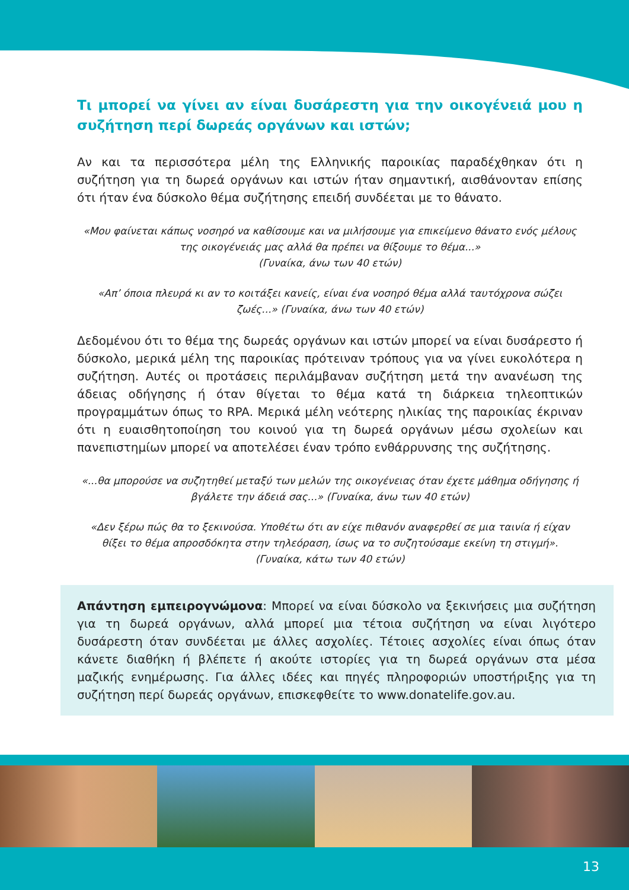Τι μπορεί να γίνει αν είναι δυσάρεστη για την οικογένειά μου η συζήτηση περί δωρεάς οργάνων και ιστών;
Αν και τα περισσότερα μέλη της Ελληνικής παροικίας παραδέχθηκαν ότι η συζήτηση για τη δωρεά οργάνων και ιστών ήταν σημαντική, αισθάνονταν επίσης ότι ήταν ένα δύσκολο θέμα συζήτησης επειδή συνδέεται με το θάνατο.
«Μου φαίνεται κάπως νοσηρό να καθίσουμε και να μιλήσουμε για επικείμενο θάνατο ενός μέλους της οικογένειάς μας αλλά θα πρέπει να θίξουμε το θέμα...»
(Γυναίκα, άνω των 40 ετών)
«Απ’ όποια πλευρά κι αν το κοιτάξει κανείς, είναι ένα νοσηρό θέμα αλλά ταυτόχρονα σώζει ζωές...» (Γυναίκα, άνω των 40 ετών)
Δεδομένου ότι το θέμα της δωρεάς οργάνων και ιστών μπορεί να είναι δυσάρεστο ή δύσκολο, μερικά μέλη της παροικίας πρότειναν τρόπους για να γίνει ευκολότερα η συζήτηση. Αυτές οι προτάσεις περιλάμβαναν συζήτηση μετά την ανανέωση της άδειας οδήγησης ή όταν θίγεται το θέμα κατά τη διάρκεια τηλεοπτικών προγραμμάτων όπως το RPA. Μερικά μέλη νεότερης ηλικίας της παροικίας έκριναν ότι η ευαισθητοποίηση του κοινού για τη δωρεά οργάνων μέσω σχολείων και πανεπιστημίων μπορεί να αποτελέσει έναν τρόπο ενθάρρυνσης της συζήτησης.
«...θα μπορούσε να συζητηθεί μεταξύ των μελών της οικογένειας όταν έχετε μάθημα οδήγησης ή βγάλετε την άδειά σας...» (Γυναίκα, άνω των 40 ετών)
«Δεν ξέρω πώς θα το ξεκινούσα. Υποθέτω ότι αν είχε πιθανόν αναφερθεί σε μια ταινία ή είχαν θίξει το θέμα απροσδόκητα στην τηλεόραση, ίσως να το συζητούσαμε εκείνη τη στιγμή».
(Γυναίκα, κάτω των 40 ετών)
Απάντηση εμπειρογνώμονα: Μπορεί να είναι δύσκολο να ξεκινήσεις μια συζήτηση για τη δωρεά οργάνων, αλλά μπορεί μια τέτοια συζήτηση να είναι λιγότερο δυσάρεστη όταν συνδέεται με άλλες ασχολίες. Τέτοιες ασχολίες είναι όπως όταν κάνετε διαθήκη ή βλέπετε ή ακούτε ιστορίες για τη δωρεά οργάνων στα μέσα μαζικής ενημέρωσης. Για άλλες ιδέες και πηγές πληροφοριών υποστήριξης για τη συζήτηση περί δωρεάς οργάνων, επισκεφθείτε το www.donatelife.gov.au.
13